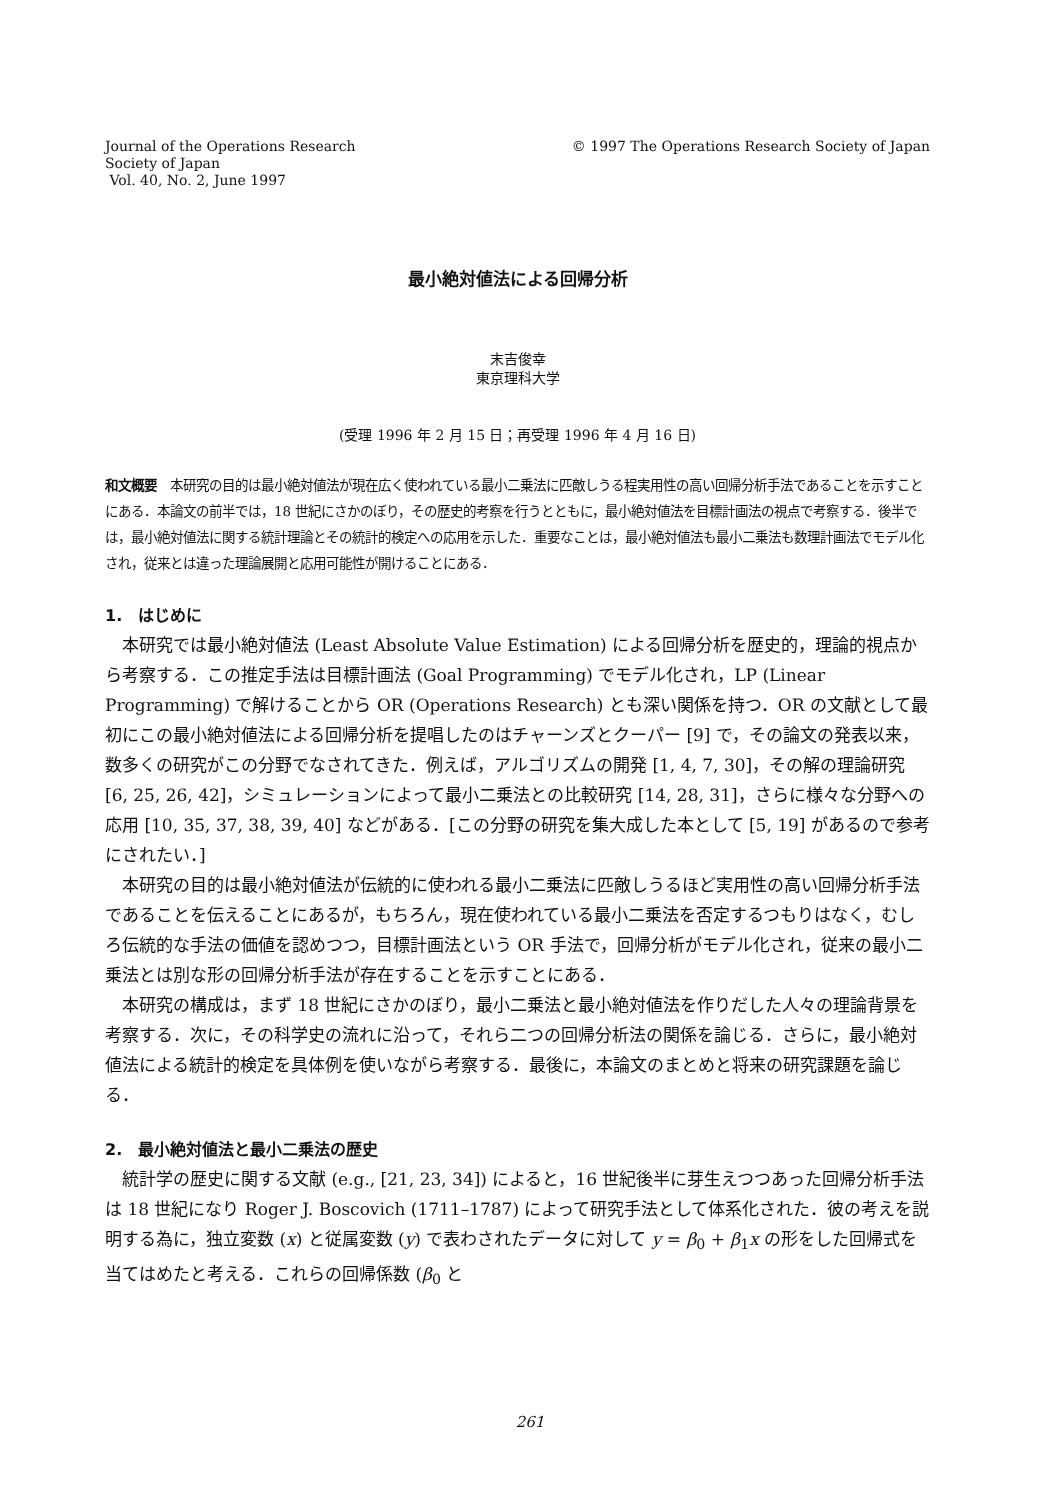Journal of the Operations Research
Society of Japan
Vol. 40, No. 2, June 1997
© 1997 The Operations Research Society of Japan
最小絶対値法による回帰分析
末吉俊幸
東京理科大学
(受理 1996 年 2 月 15 日；再受理 1996 年 4 月 16 日)
和文概要　本研究の目的は最小絶対値法が現在広く使われている最小二乗法に匹敵しうる程実用性の高い回帰分析手法であることを示すことにある．本論文の前半では，18 世紀にさかのぼり，その歴史的考察を行うとともに，最小絶対値法を目標計画法の視点で考察する．後半では，最小絶対値法に関する統計理論とその統計的検定への応用を示した．重要なことは，最小絶対値法も最小二乗法も数理計画法でモデル化され，従来とは違った理論展開と応用可能性が開けることにある．
1.　はじめに
本研究では最小絶対値法 (Least Absolute Value Estimation) による回帰分析を歴史的，理論的視点から考察する．この推定手法は目標計画法 (Goal Programming) でモデル化され，LP (Linear Programming) で解けることから OR (Operations Research) とも深い関係を持つ．OR の文献として最初にこの最小絶対値法による回帰分析を提唱したのはチャーンズとクーパー [9] で，その論文の発表以来，数多くの研究がこの分野でなされてきた．例えば，アルゴリズムの開発 [1, 4, 7, 30]，その解の理論研究 [6, 25, 26, 42]，シミュレーションによって最小二乗法との比較研究 [14, 28, 31]，さらに様々な分野への応用 [10, 35, 37, 38, 39, 40] などがある．[この分野の研究を集大成した本として [5, 19] があるので参考にされたい．]
本研究の目的は最小絶対値法が伝統的に使われる最小二乗法に匹敵しうるほど実用性の高い回帰分析手法であることを伝えることにあるが，もちろん，現在使われている最小二乗法を否定するつもりはなく，むしろ伝統的な手法の価値を認めつつ，目標計画法という OR 手法で，回帰分析がモデル化され，従来の最小二乗法とは別な形の回帰分析手法が存在することを示すことにある．
本研究の構成は，まず 18 世紀にさかのぼり，最小二乗法と最小絶対値法を作りだした人々の理論背景を考察する．次に，その科学史の流れに沿って，それら二つの回帰分析法の関係を論じる．さらに，最小絶対値法による統計的検定を具体例を使いながら考察する．最後に，本論文のまとめと将来の研究課題を論じる．
2.　最小絶対値法と最小二乗法の歴史
統計学の歴史に関する文献 (e.g., [21, 23, 34]) によると，16 世紀後半に芽生えつつあった回帰分析手法は 18 世紀になり Roger J. Boscovich (1711–1787) によって研究手法として体系化された．彼の考えを説明する為に，独立変数 (x) と従属変数 (y) で表わされたデータに対して y = β<sub>0</sub> + β<sub>1</sub>x の形をした回帰式を当てはめたと考える．これらの回帰係数 (β<sub>0</sub> と
261